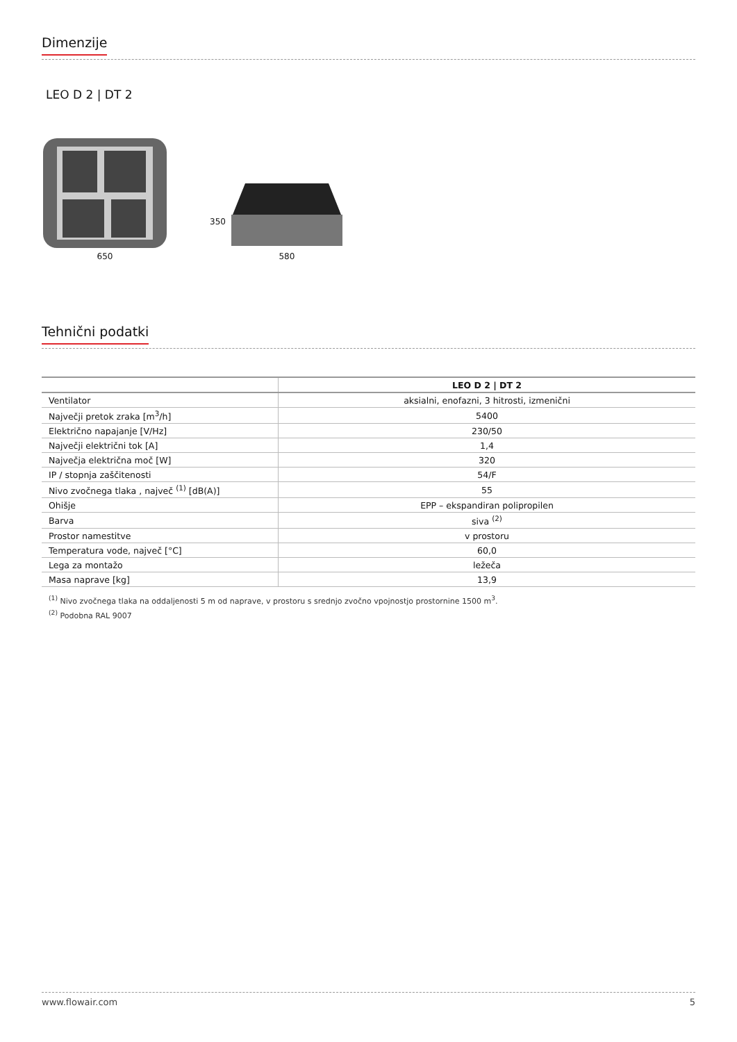Dimenzije
LEO D 2 | DT 2
650
350
580
Tehnični podatki
| | LEO D 2 / DT 2 |
| --- | --- |
| Ventilator | aksialni, enofazni, 3 hitrosti, izmenični |
| Največji pretok zraka [m<sup>3</sup>/h] | 5400 |
| Električno napajanje [V/Hz] | 230/50 |
| Največji električni tok [A] | 1,4 |
| Največja električna moč [W] | 320 |
| IP / stopnja zaščitenosti | 54/F |
| Nivo zvočnega tlaka , največ <sup>(1)</sup> [dB(A)] | 55 |
| Ohišje | EPP – ekspandiran polipropilen |
| Barva | siva <sup>(2)</sup> |
| Prostor namestitve | v prostoru |
| Temperatura vode, največ [°C] | 60,0 |
| Lega za montažo | ležeča |
| Masa naprave [kg] | 13,9 |
<sup>(1)</sup> Nivo zvočnega tlaka na oddaljenosti 5 m od naprave, v prostoru s srednjo zvočno vpojnostjo prostornine 1500 m<sup>3</sup>.
<sup>(2)</sup> Podobna RAL 9007
www.flowair.com 5